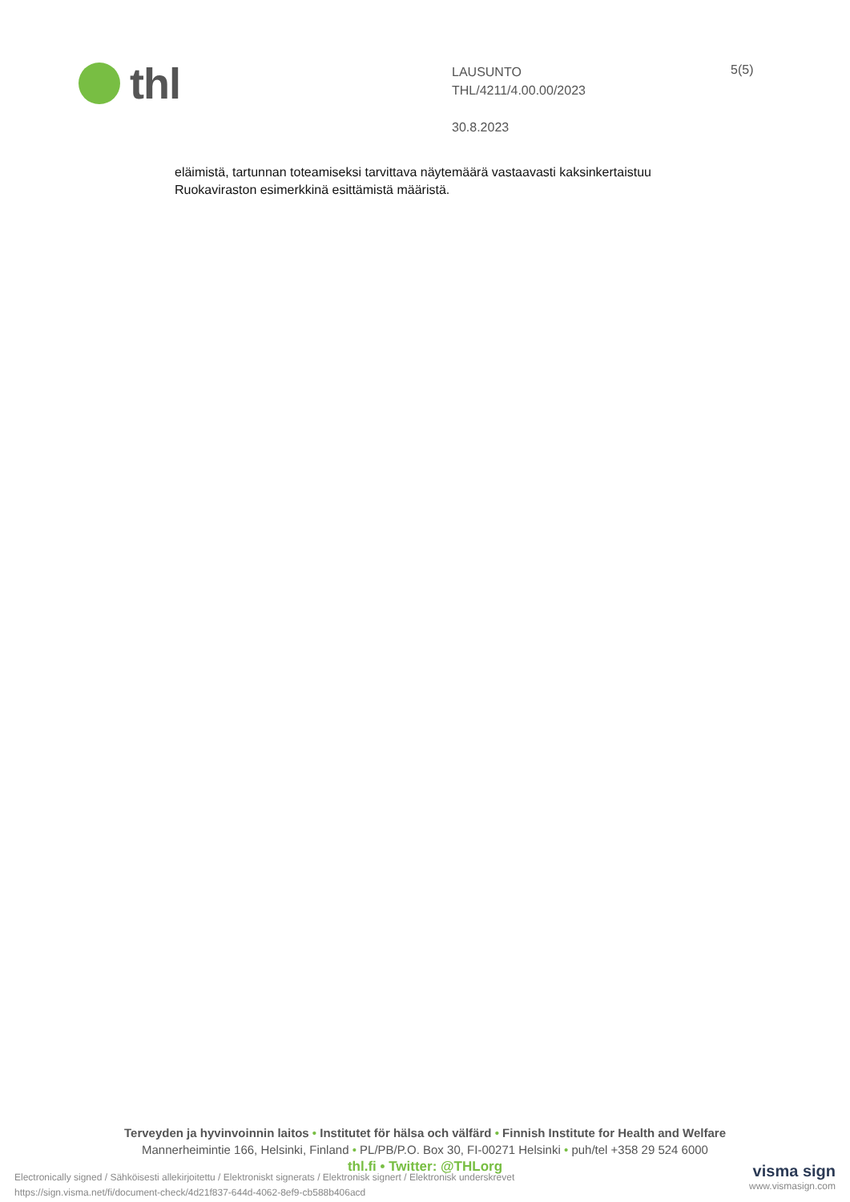thl
LAUSUNTO
THL/4211/4.00.00/2023
30.8.2023
5(5)
eläimistä, tartunnan toteamiseksi tarvittava näytemäärä vastaavasti kaksinkertaistuu Ruokaviraston esimerkkinä esittämistä määristä.
Terveyden ja hyvinvoinnin laitos • Institutet för hälsa och välfärd • Finnish Institute for Health and Welfare
Mannerheimintie 166, Helsinki, Finland • PL/PB/P.O. Box 30, FI-00271 Helsinki • puh/tel +358 29 524 6000
thl.fi • Twitter: @THLorg
Electronically signed / Sähköisesti allekirjoitettu / Elektroniskt signerats / Elektronisk signert / Elektronisk underskrevet
https://sign.visma.net/fi/document-check/4d21f837-644d-4062-8ef9-cb588b406acd
visma sign
www.vismasign.com